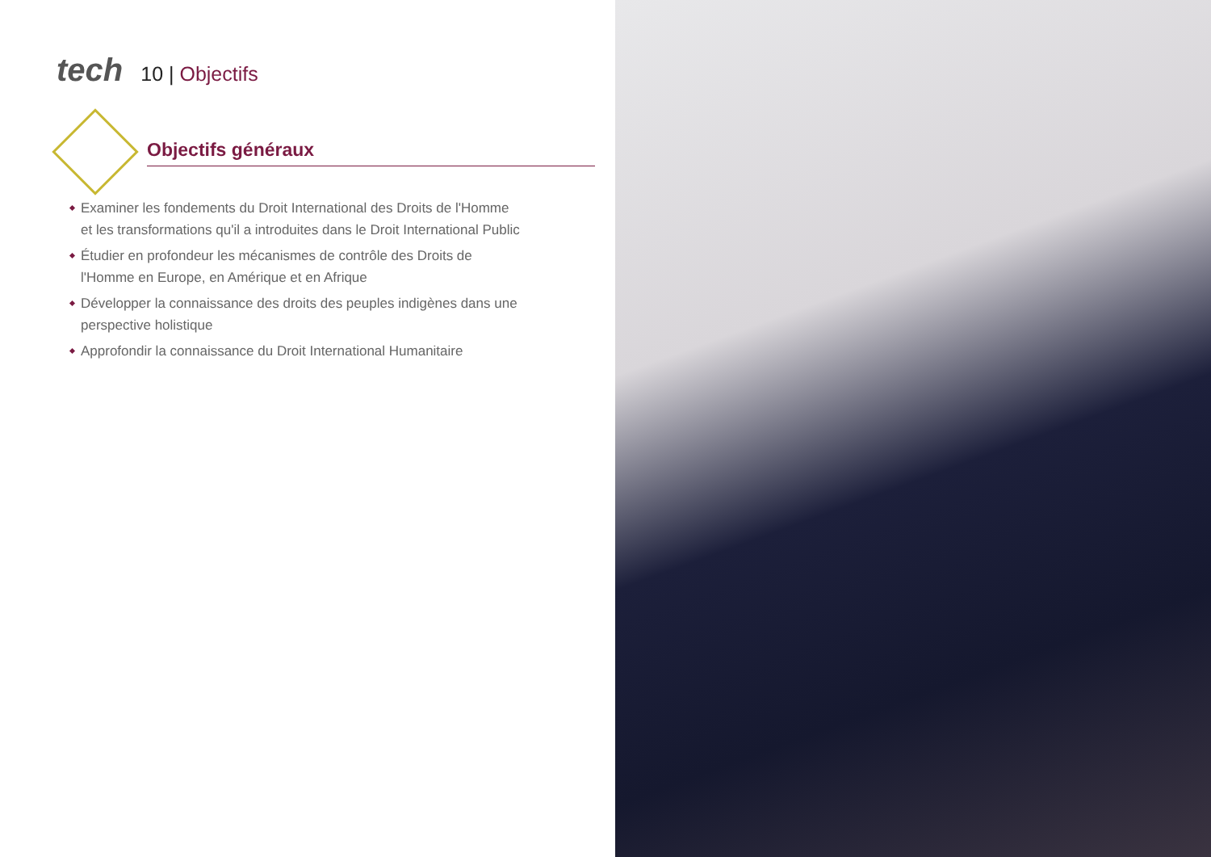tech
10 | Objectifs
Objectifs généraux
Examiner les fondements du Droit International des Droits de l'Homme et les transformations qu'il a introduites dans le Droit International Public
Étudier en profondeur les mécanismes de contrôle des Droits de l'Homme en Europe, en Amérique et en Afrique
Développer la connaissance des droits des peuples indigènes dans une perspective holistique
Approfondir la connaissance du Droit International Humanitaire